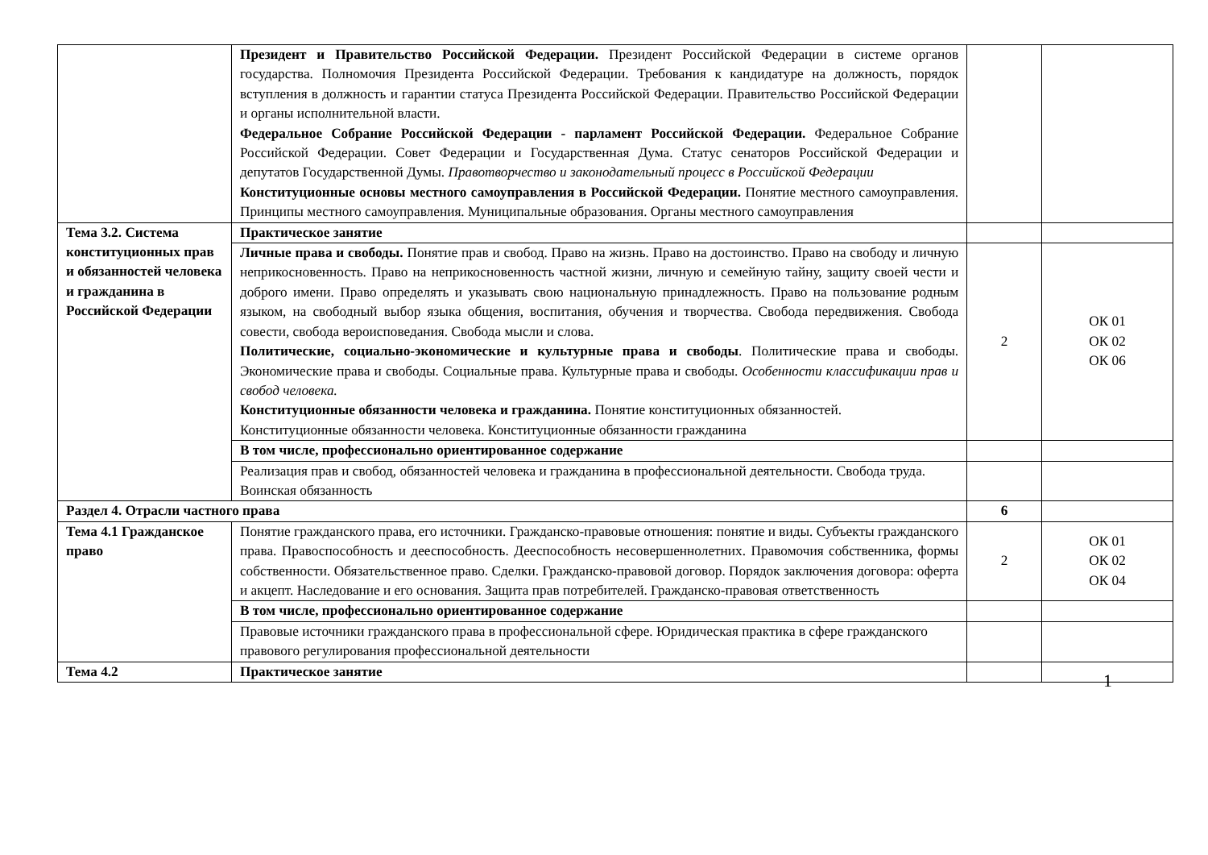| | Президент и Правительство Российской Федерации. Президент Российской Федерации в системе органов государства. Полномочия Президента Российской Федерации. Требования к кандидатуре на должность, порядок вступления в должность и гарантии статуса Президента Российской Федерации. Правительство Российской Федерации и органы исполнительной власти. Федеральное Собрание Российской Федерации - парламент Российской Федерации. Федеральное Собрание Российской Федерации. Совет Федерации и Государственная Дума. Статус сенаторов Российской Федерации и депутатов Государственной Думы. Правотворчество и законодательный процесс в Российской Федерации Конституционные основы местного самоуправления в Российской Федерации. Понятие местного самоуправления. Принципы местного самоуправления. Муниципальные образования. Органы местного самоуправления | | |
| Тема 3.2. Система конституционных прав и обязанностей человека и гражданина в Российской Федерации | Практическое занятие | | |
| | Личные права и свободы. Понятие прав и свобод. Право на жизнь. Право на достоинство. Право на свободу и личную неприкосновенность. Право на неприкосновенность частной жизни, личную и семейную тайну, защиту своей чести и доброго имени. Право определять и указывать свою национальную принадлежность. Право на пользование родным языком, на свободный выбор языка общения, воспитания, обучения и творчества. Свобода передвижения. Свобода совести, свобода вероисповедания. Свобода мысли и слова. Политические, социально-экономические и культурные права и свободы . Политические права и свободы. Экономические права и свободы. Социальные права. Культурные права и свободы. Особенности классификации прав и свобод человека. Конституционные обязанности человека и гражданина. Понятие конституционных обязанностей. Конституционные обязанности человека. Конституционные обязанности гражданина | 2 | ОК 01 ОК 02 ОК 06 |
| | В том числе, профессионально ориентированное содержание | | |
| | Реализация прав и свобод, обязанностей человека и гражданина в профессиональной деятельности. Свобода труда. Воинская обязанность | | |
| Раздел 4. Отрасли частного права | | 6 | |
| Тема 4.1 Гражданское право | Понятие гражданского права, его источники. Гражданско-правовые отношения: понятие и виды. Субъекты гражданского права. Правоспособность и дееспособность. Дееспособность несовершеннолетних. Правомочия собственника, формы собственности. Обязательственное право. Сделки. Гражданско-правовой договор. Порядок заключения договора: оферта и акцепт. Наследование и его основания. Защита прав потребителей. Гражданско-правовая ответственность | 2 | ОК 01 ОК 02 ОК 04 |
| | В том числе, профессионально ориентированное содержание | | |
| | Правовые источники гражданского права в профессиональной сфере. Юридическая практика в сфере гражданского правового регулирования профессиональной деятельности | | |
| Тема 4.2 | Практическое занятие | | |
1